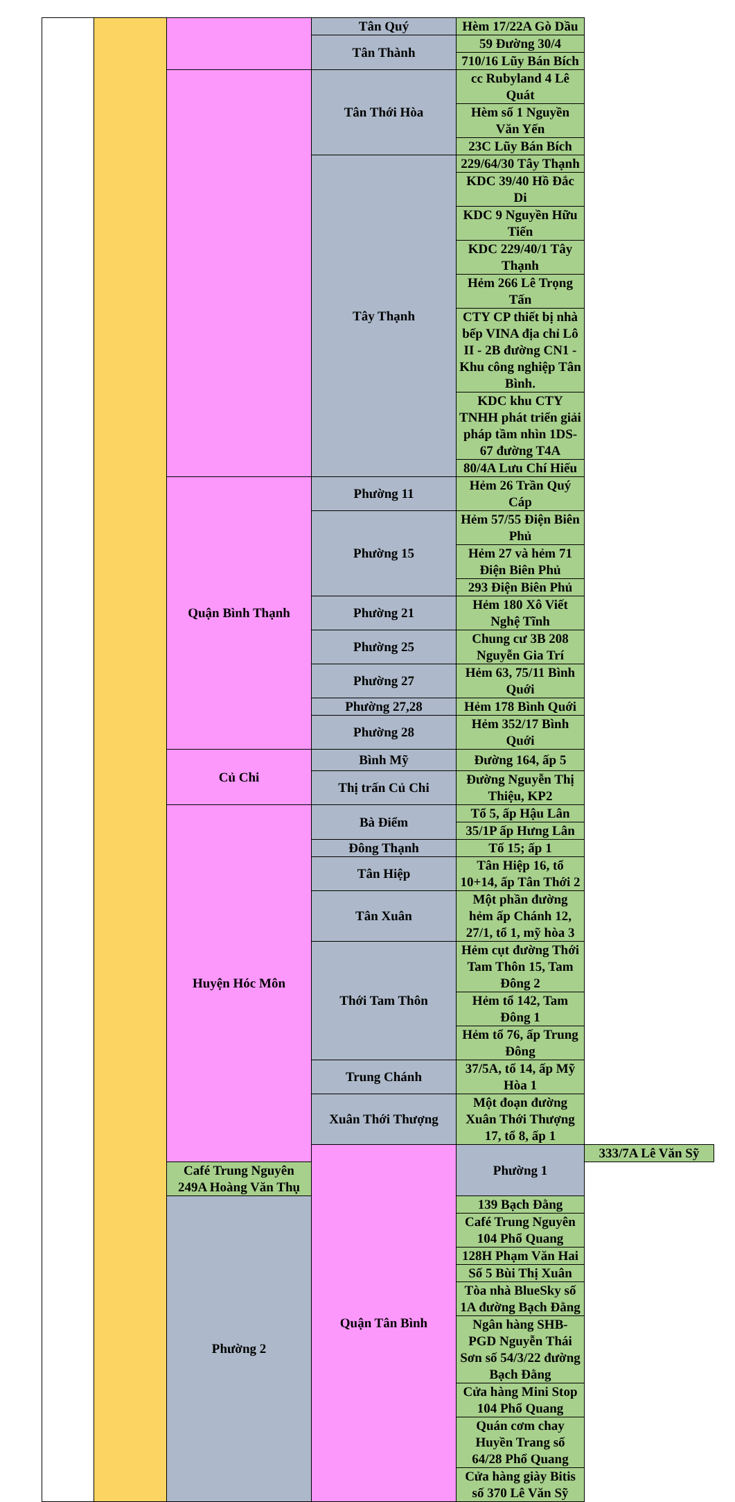| | | | Tân Quý | Hèm 17/22A Gò Dầu | |
| | | | Tân Thành | 59 Đường 30/4 | |
| | | | | 710/16 Lũy Bán Bích | |
| | | | Tân Thới Hòa | cc Rubyland 4 Lê Quát | |
| | | | | Hèm số 1 Nguyền Văn Yến | |
| | | | | 23C Lũy Bán Bích | |
| | | | Tây Thạnh | 229/64/30 Tây Thạnh | |
| | | | | KDC 39/40 Hồ Đắc Di | |
| | | | | KDC 9 Nguyền Hữu Tiến | |
| | | | | KDC 229/40/1 Tây Thạnh | |
| | | | | Hẻm 266 Lê Trọng Tấn | |
| | | | | CTY CP thiết bị nhà bếp VINA địa chỉ Lô II - 2B đường CN1 - Khu công nghiệp Tân Bình. | |
| | | | | KDC khu CTY TNHH phát triển giải pháp tầm nhìn 1DS-67 đường T4A | |
| | | | | 80/4A Lưu Chí Hiếu | |
| | | Quận Bình Thạnh | Phường 11 | Hẻm 26 Trần Quý Cáp | |
| | | | Phường 15 | Hẻm 57/55 Điện Biên Phủ | |
| | | | | Hẻm 27 và hẻm 71 Điện Biên Phủ | |
| | | | | 293 Điện Biên Phủ | |
| | | | Phường 21 | Hẻm 180 Xô Viết Nghệ Tĩnh | |
| | | | Phường 25 | Chung cư 3B 208 Nguyễn Gia Trí | |
| | | | Phường 27 | Hẻm 63, 75/11 Bình Quới | |
| | | | Phường 27,28 | Hẻm 178 Bình Quới | |
| | | | Phường 28 | Hẻm 352/17 Bình Quới | |
| | | Củ Chi | Bình Mỹ | Đường 164, ấp 5 | |
| | | | Thị trấn Củ Chi | Đường Nguyễn Thị Thiệu, KP2 | |
| | | Huyện Hóc Môn | Bà Điểm | Tổ 5, ấp Hậu Lân | |
| | | | | 35/1P ấp Hưng Lân | |
| | | | Đông Thạnh | Tố 15; ấp 1 | |
| | | | Tân Hiệp | Tân Hiệp 16, tổ 10+14, ấp Tân Thới 2 | |
| | | | Tân Xuân | Một phần đường hẻm ấp Chánh 12, 27/1, tổ 1, mỹ hòa 3 | |
| | | | Thới Tam Thôn | Hẻm cụt đường Thới Tam Thôn 15, Tam Đông 2 | |
| | | | | Hẻm tổ 142, Tam Đông 1 | |
| | | | | Hẻm tổ 76, ấp Trung Đông | |
| | | | Trung Chánh | 37/5A, tổ 14, ấp Mỹ Hòa 1 | |
| | | | Xuân Thới Thượng | Một đoạn đường Xuân Thới Thượng 17, tổ 8, ấp 1 | |
| | | | Quận Tân Bình | Phường 1 | 333/7A Lê Văn Sỹ |
| | | Café Trung Nguyên 249A Hoàng Văn Thụ | | | |
| | | Phường 2 | | 139 Bạch Đằng | |
| | | | | Café Trung Nguyên 104 Phổ Quang | |
| | | | | 128H Phạm Văn Hai | |
| | | | | Số 5 Bùi Thị Xuân | |
| | | | | Tòa nhà BlueSky số 1A đường Bạch Đằng | |
| | | | | Ngân hàng SHB-PGD Nguyễn Thái Sơn số 54/3/22 đường Bạch Đằng | |
| | | | | Cửa hàng Mini Stop 104 Phổ Quang | |
| | | | | Quán cơm chay Huyền Trang số 64/28 Phổ Quang | |
| | | | | Cửa hàng giày Bitis số 370 Lê Văn Sỹ | |